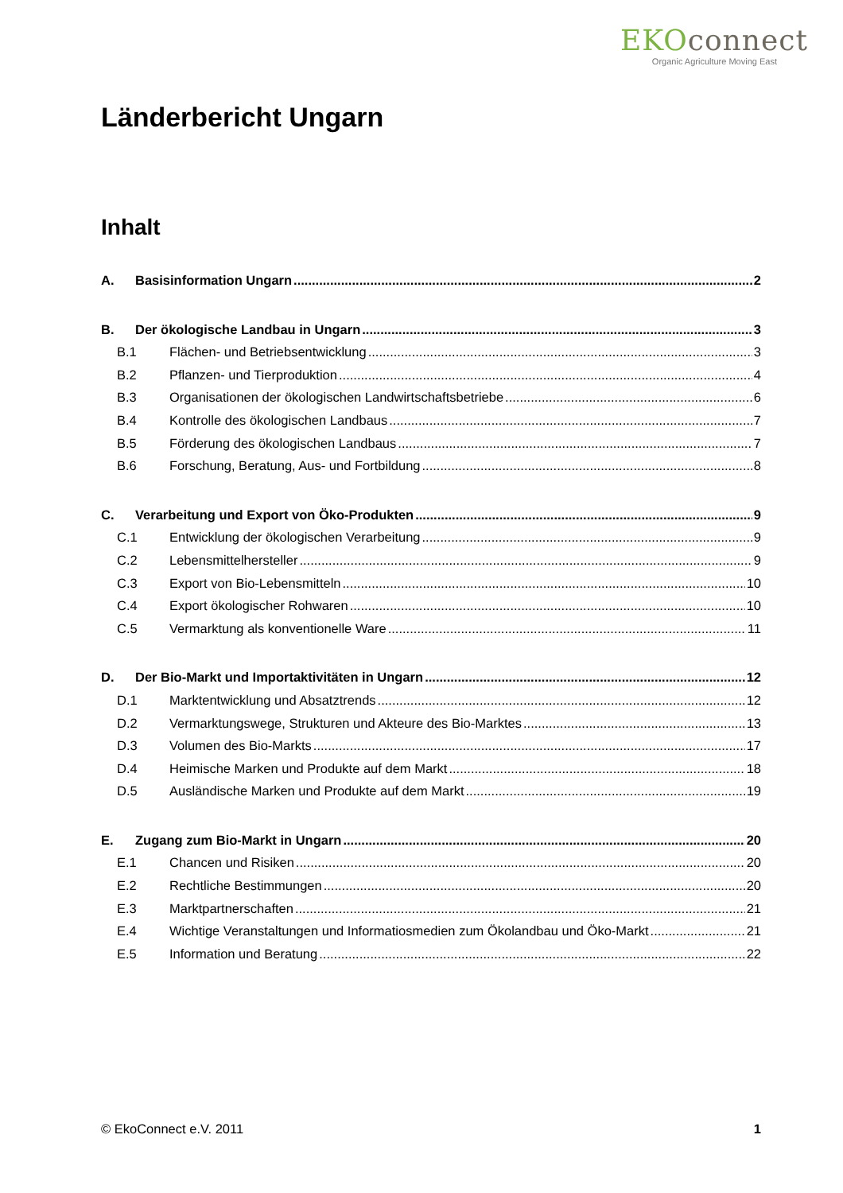EKOconnect
Organic Agriculture Moving East
Länderbericht Ungarn
Inhalt
A. Basisinformation Ungarn 2
B. Der ökologische Landbau in Ungarn 3
B.1 Flächen- und Betriebsentwicklung 3
B.2 Pflanzen- und Tierproduktion 4
B.3 Organisationen der ökologischen Landwirtschaftsbetriebe 6
B.4 Kontrolle des ökologischen Landbaus 7
B.5 Förderung des ökologischen Landbaus 7
B.6 Forschung, Beratung, Aus- und Fortbildung 8
C. Verarbeitung und Export von Öko-Produkten 9
C.1 Entwicklung der ökologischen Verarbeitung 9
C.2 Lebensmittelhersteller 9
C.3 Export von Bio-Lebensmitteln 10
C.4 Export ökologischer Rohwaren 10
C.5 Vermarktung als konventionelle Ware 11
D. Der Bio-Markt und Importaktivitäten in Ungarn 12
D.1 Marktentwicklung und Absatztrends 12
D.2 Vermarktungswege, Strukturen und Akteure des Bio-Marktes 13
D.3 Volumen des Bio-Markts 17
D.4 Heimische Marken und Produkte auf dem Markt 18
D.5 Ausländische Marken und Produkte auf dem Markt 19
E. Zugang zum Bio-Markt in Ungarn 20
E.1 Chancen und Risiken 20
E.2 Rechtliche Bestimmungen 20
E.3 Marktpartnerschaften 21
E.4 Wichtige Veranstaltungen und Informatiosmedien zum Ökolandbau und Öko-Markt 21
E.5 Information und Beratung 22
© EkoConnect e.V. 2011 1